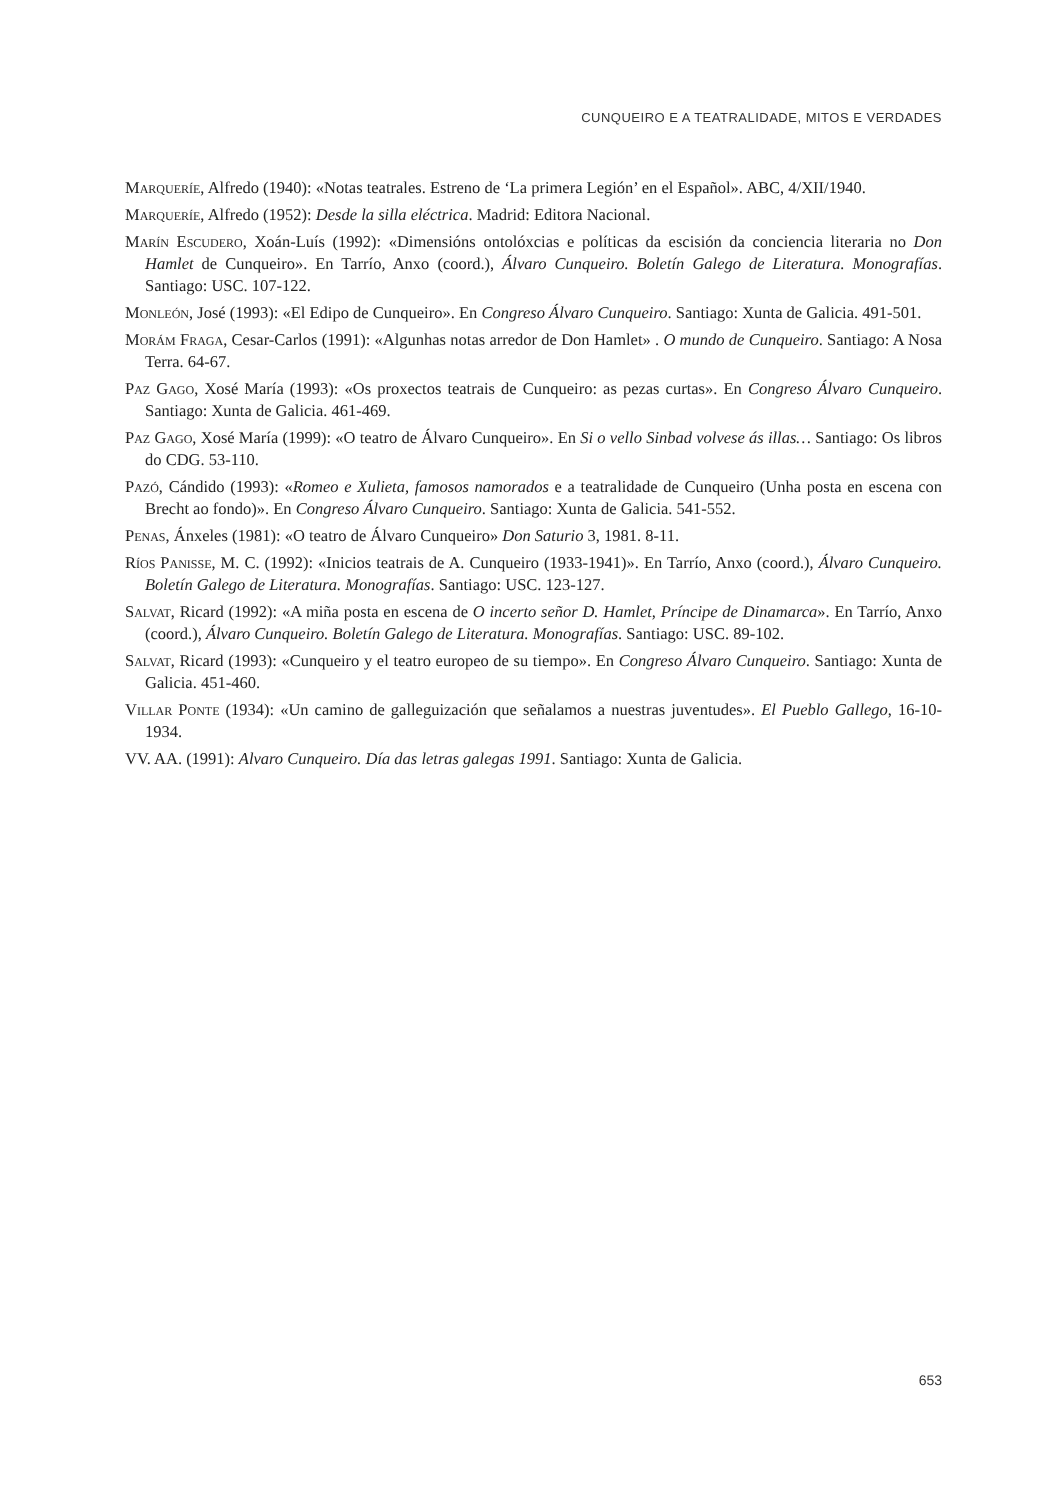CUNQUEIRO E A TEATRALIDADE, MITOS E VERDADES
Marqueríe, Alfredo (1940): «Notas teatrales. Estreno de ‘La primera Legión’ en el Español». ABC, 4/XII/1940.
Marqueríe, Alfredo (1952): Desde la silla eléctrica. Madrid: Editora Nacional.
Marín Escudero, Xoán-Luís (1992): «Dimensións ontolóxcias e políticas da escisión da conciencia literaria no Don Hamlet de Cunqueiro». En Tarrío, Anxo (coord.), Álvaro Cunqueiro. Boletín Galego de Literatura. Monografías. Santiago: USC. 107-122.
Monleón, José (1993): «El Edipo de Cunqueiro». En Congreso Álvaro Cunqueiro. Santiago: Xunta de Galicia. 491-501.
Morám Fraga, Cesar-Carlos (1991): «Algunhas notas arredor de Don Hamlet» . O mundo de Cunqueiro. Santiago: A Nosa Terra. 64-67.
Paz Gago, Xosé María (1993): «Os proxectos teatrais de Cunqueiro: as pezas curtas». En Congreso Álvaro Cunqueiro. Santiago: Xunta de Galicia. 461-469.
Paz Gago, Xosé María (1999): «O teatro de Álvaro Cunqueiro». En Si o vello Sinbad volvese ás illas… Santiago: Os libros do CDG. 53-110.
Pazó, Cándido (1993): «Romeo e Xulieta, famosos namorados e a teatralidade de Cunqueiro (Unha posta en escena con Brecht ao fondo)». En Congreso Álvaro Cunqueiro. Santiago: Xunta de Galicia. 541-552.
Penas, Ánxeles (1981): «O teatro de Álvaro Cunqueiro» Don Saturio 3, 1981. 8-11.
Ríos Panisse, M. C. (1992): «Inicios teatrais de A. Cunqueiro (1933-1941)». En Tarrío, Anxo (coord.), Álvaro Cunqueiro. Boletín Galego de Literatura. Monografías. Santiago: USC. 123-127.
Salvat, Ricard (1992): «A miña posta en escena de O incerto señor D. Hamlet, Príncipe de Dinamarca». En Tarrío, Anxo (coord.), Álvaro Cunqueiro. Boletín Galego de Literatura. Monografías. Santiago: USC. 89-102.
Salvat, Ricard (1993): «Cunqueiro y el teatro europeo de su tiempo». En Congreso Álvaro Cunqueiro. Santiago: Xunta de Galicia. 451-460.
Villar Ponte (1934): «Un camino de galleguización que señalamos a nuestras juventudes». El Pueblo Gallego, 16-10-1934.
VV. AA. (1991): Alvaro Cunqueiro. Día das letras galegas 1991. Santiago: Xunta de Galicia.
653